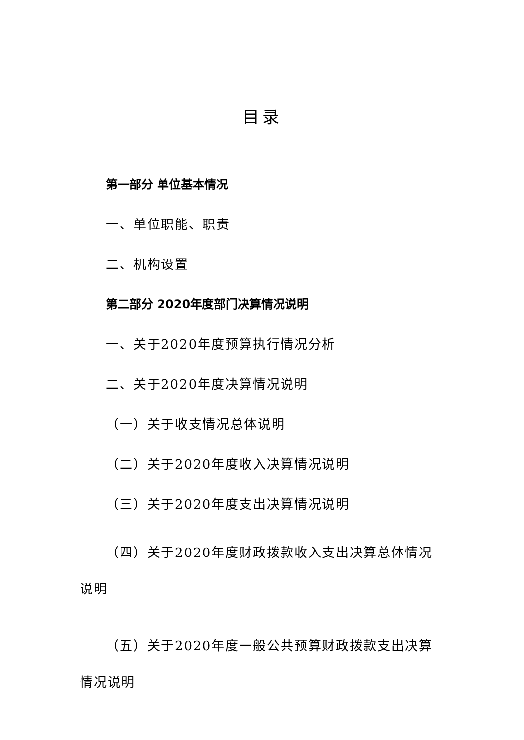目录
第一部分 单位基本情况
一、单位职能、职责
二、机构设置
第二部分 2020年度部门决算情况说明
一、关于2020年度预算执行情况分析
二、关于2020年度决算情况说明
（一）关于收支情况总体说明
（二）关于2020年度收入决算情况说明
（三）关于2020年度支出决算情况说明
（四）关于2020年度财政拨款收入支出决算总体情况说明
（五）关于2020年度一般公共预算财政拨款支出决算情况说明